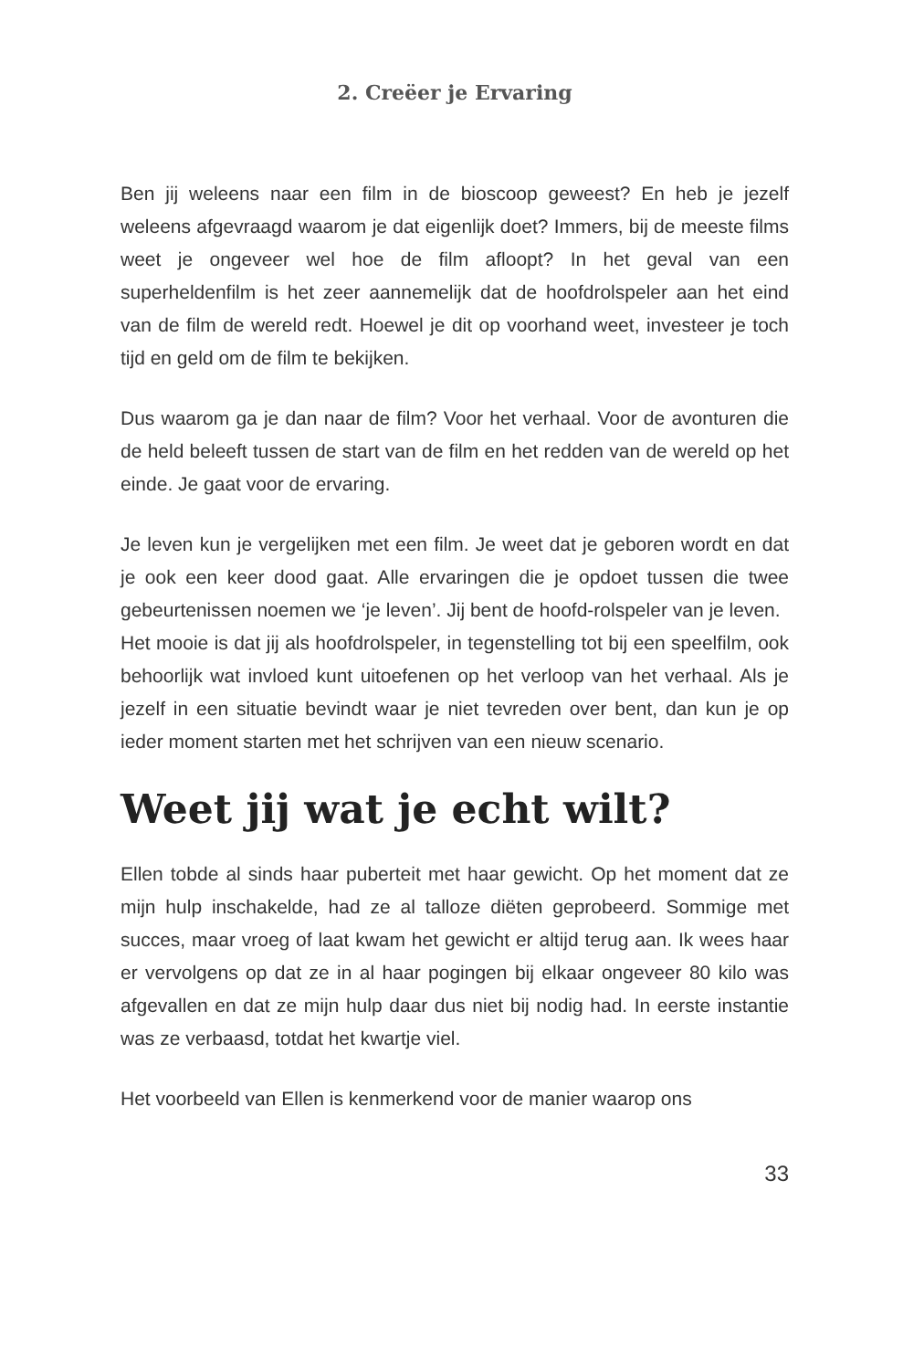2. Creëer je Ervaring
Ben jij weleens naar een film in de bioscoop geweest? En heb je jezelf weleens afgevraagd waarom je dat eigenlijk doet? Immers, bij de meeste films weet je ongeveer wel hoe de film afloopt? In het geval van een superheldenfilm is het zeer aannemelijk dat de hoofdrolspeler aan het eind van de film de wereld redt. Hoewel je dit op voorhand weet, investeer je toch tijd en geld om de film te bekijken.
Dus waarom ga je dan naar de film? Voor het verhaal. Voor de avonturen die de held beleeft tussen de start van de film en het redden van de wereld op het einde. Je gaat voor de ervaring.
Je leven kun je vergelijken met een film. Je weet dat je geboren wordt en dat je ook een keer dood gaat. Alle ervaringen die je opdoet tussen die twee gebeurtenissen noemen we ‘je leven’. Jij bent de hoofd-rolspeler van je leven.
Het mooie is dat jij als hoofdrolspeler, in tegenstelling tot bij een speelfilm, ook behoorlijk wat invloed kunt uitoefenen op het verloop van het verhaal. Als je jezelf in een situatie bevindt waar je niet tevreden over bent, dan kun je op ieder moment starten met het schrijven van een nieuw scenario.
Weet jij wat je echt wilt?
Ellen tobde al sinds haar puberteit met haar gewicht. Op het moment dat ze mijn hulp inschakelde, had ze al talloze diëten geprobeerd. Sommige met succes, maar vroeg of laat kwam het gewicht er altijd terug aan. Ik wees haar er vervolgens op dat ze in al haar pogingen bij elkaar ongeveer 80 kilo was afgevallen en dat ze mijn hulp daar dus niet bij nodig had. In eerste instantie was ze verbaasd, totdat het kwartje viel.
Het voorbeeld van Ellen is kenmerkend voor de manier waarop ons
33